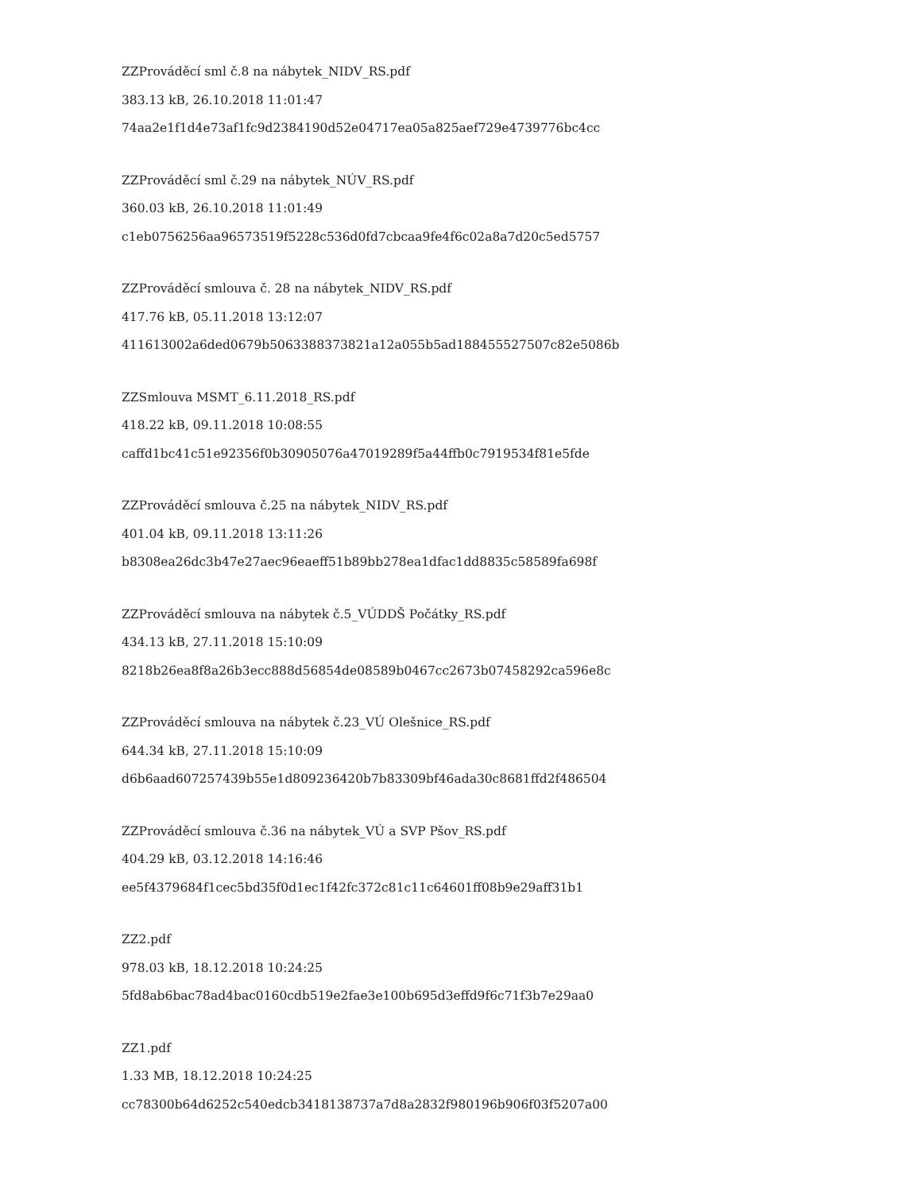ZZProváděcí sml č.8 na nábytek_NIDV_RS.pdf
383.13 kB, 26.10.2018 11:01:47
74aa2e1f1d4e73af1fc9d2384190d52e04717ea05a825aef729e4739776bc4cc
ZZProváděcí sml č.29 na nábytek_NÚV_RS.pdf
360.03 kB, 26.10.2018 11:01:49
c1eb0756256aa96573519f5228c536d0fd7cbcaa9fe4f6c02a8a7d20c5ed5757
ZZProváděcí smlouva č. 28 na nábytek_NIDV_RS.pdf
417.76 kB, 05.11.2018 13:12:07
411613002a6ded0679b5063388373821a12a055b5ad188455527507c82e5086b
ZZSmlouva MSMT_6.11.2018_RS.pdf
418.22 kB, 09.11.2018 10:08:55
caffd1bc41c51e92356f0b30905076a47019289f5a44ffb0c7919534f81e5fde
ZZProváděcí smlouva č.25 na nábytek_NIDV_RS.pdf
401.04 kB, 09.11.2018 13:11:26
b8308ea26dc3b47e27aec96eaeff51b89bb278ea1dfac1dd8835c58589fa698f
ZZProváděcí smlouva na nábytek č.5_VÚDDŠ Počátky_RS.pdf
434.13 kB, 27.11.2018 15:10:09
8218b26ea8f8a26b3ecc888d56854de08589b0467cc2673b07458292ca596e8c
ZZProváděcí smlouva na nábytek č.23_VÚ Olešnice_RS.pdf
644.34 kB, 27.11.2018 15:10:09
d6b6aad607257439b55e1d809236420b7b83309bf46ada30c8681ffd2f486504
ZZProváděcí smlouva č.36 na nábytek_VÚ a SVP Pšov_RS.pdf
404.29 kB, 03.12.2018 14:16:46
ee5f4379684f1cec5bd35f0d1ec1f42fc372c81c11c64601ff08b9e29aff31b1
ZZ2.pdf
978.03 kB, 18.12.2018 10:24:25
5fd8ab6bac78ad4bac0160cdb519e2fae3e100b695d3effd9f6c71f3b7e29aa0
ZZ1.pdf
1.33 MB, 18.12.2018 10:24:25
cc78300b64d6252c540edcb3418138737a7d8a2832f980196b906f03f5207a00